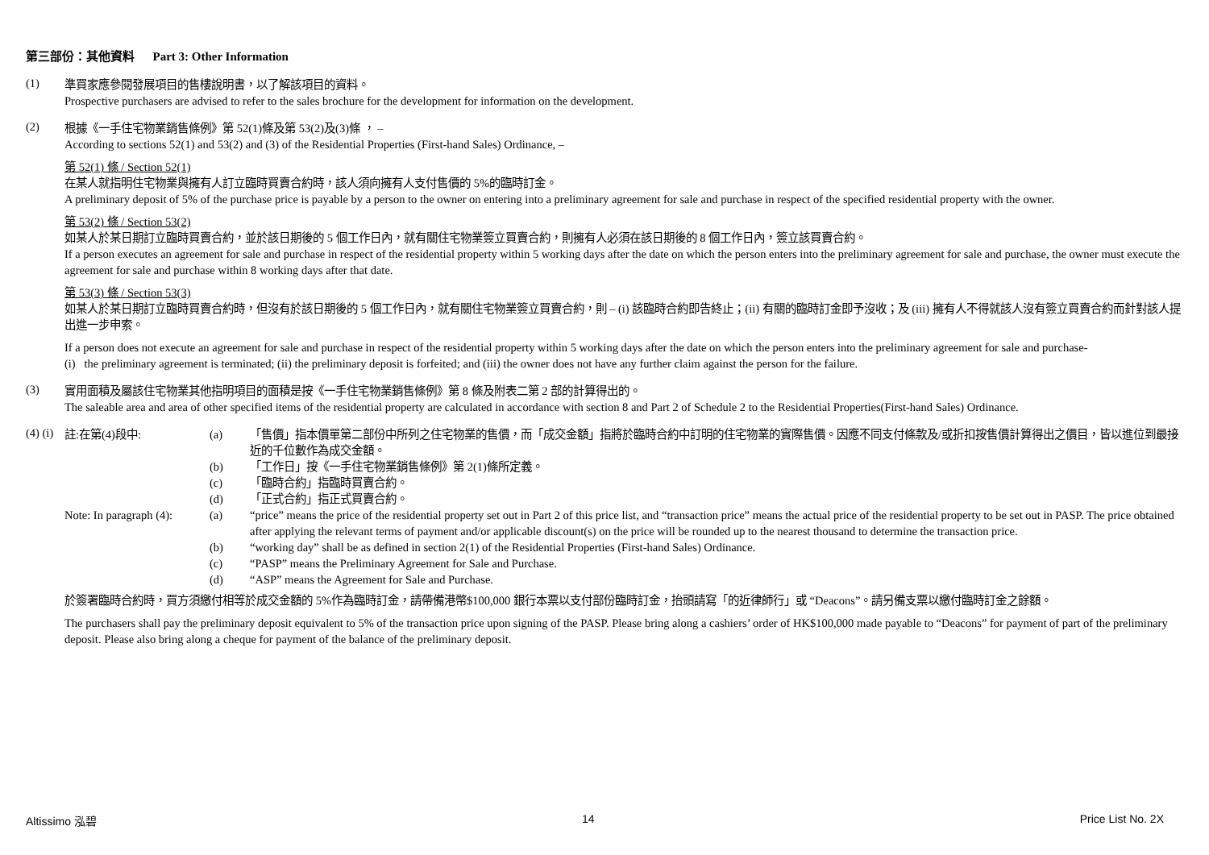第三部份：其他資料 Part 3: Other Information
(1)
準買家應參閱發展項目的售樓說明書，以了解該項目的資料。
Prospective purchasers are advised to refer to the sales brochure for the development for information on the development.
(2)
根據《一手住宅物業銷售條例》第 52(1)條及第 53(2)及(3)條 ， –
According to sections 52(1) and 53(2) and (3) of the Residential Properties (First-hand Sales) Ordinance, –
第 52(1) 條 / Section 52(1)
在某人就指明住宅物業與擁有人訂立臨時買賣合約時，該人須向擁有人支付售價的 5%的臨時訂金。
A preliminary deposit of 5% of the purchase price is payable by a person to the owner on entering into a preliminary agreement for sale and purchase in respect of the specified residential property with the owner.
第 53(2) 條 / Section 53(2)
如某人於某日期訂立臨時買賣合約，並於該日期後的 5 個工作日內，就有關住宅物業簽立買賣合約，則擁有人必須在該日期後的 8 個工作日內，簽立該買賣合約。
If a person executes an agreement for sale and purchase in respect of the residential property within 5 working days after the date on which the person enters into the preliminary agreement for sale and purchase, the owner must execute the agreement for sale and purchase within 8 working days after that date.
第 53(3) 條 / Section 53(3)
如某人於某日期訂立臨時買賣合約時，但沒有於該日期後的 5 個工作日內，就有關住宅物業簽立買賣合約，則 – (i) 該臨時合約即告終止；(ii) 有關的臨時訂金即予沒收；及 (iii) 擁有人不得就該人沒有簽立買賣合約而針對該人提出進一步申索。
If a person does not execute an agreement for sale and purchase in respect of the residential property within 5 working days after the date on which the person enters into the preliminary agreement for sale and purchase-
(i) the preliminary agreement is terminated; (ii) the preliminary deposit is forfeited; and (iii) the owner does not have any further claim against the person for the failure.
(3)
實用面積及屬該住宅物業其他指明項目的面積是按《一手住宅物業銷售條例》第 8 條及附表二第 2 部的計算得出的。
The saleable area and area of other specified items of the residential property are calculated in accordance with section 8 and Part 2 of Schedule 2 to the Residential Properties(First-hand Sales) Ordinance.
(4) (i)
註:在第(4)段中: (a) 「售價」指本價單第二部份中所列之住宅物業的售價，而「成交金額」指將於臨時合約中訂明的住宅物業的實際售價。因應不同支付條款及/或折扣按售價計算得出之價目，皆以進位到最接近的千位數作為成交金額。
(b) 「工作日」按《一手住宅物業銷售條例》第 2(1)條所定義。
(c) 「臨時合約」指臨時買賣合約。
(d) 「正式合約」指正式買賣合約。
Note: In paragraph (4):
(a) “price” means the price of the residential property set out in Part 2 of this price list, and “transaction price” means the actual price of the residential property to be set out in PASP. The price obtained after applying the relevant terms of payment and/or applicable discount(s) on the price will be rounded up to the nearest thousand to determine the transaction price.
(b) “working day” shall be as defined in section 2(1) of the Residential Properties (First-hand Sales) Ordinance.
(c) “PASP” means the Preliminary Agreement for Sale and Purchase.
(d) “ASP” means the Agreement for Sale and Purchase.
於簽署臨時合約時，買方須繳付相等於成交金額的 5%作為臨時訂金，請帶備港幣$100,000 銀行本票以支付部份臨時訂金，抬頭請寫「的近律師行」或 “Deacons”。請另備支票以繳付臨時訂金之餘額。
The purchasers shall pay the preliminary deposit equivalent to 5% of the transaction price upon signing of the PASP. Please bring along a cashiers’ order of HK$100,000 made payable to “Deacons” for payment of part of the preliminary deposit. Please also bring along a cheque for payment of the balance of the preliminary deposit.
Altissimo 泓碧 14 Price List No. 2X